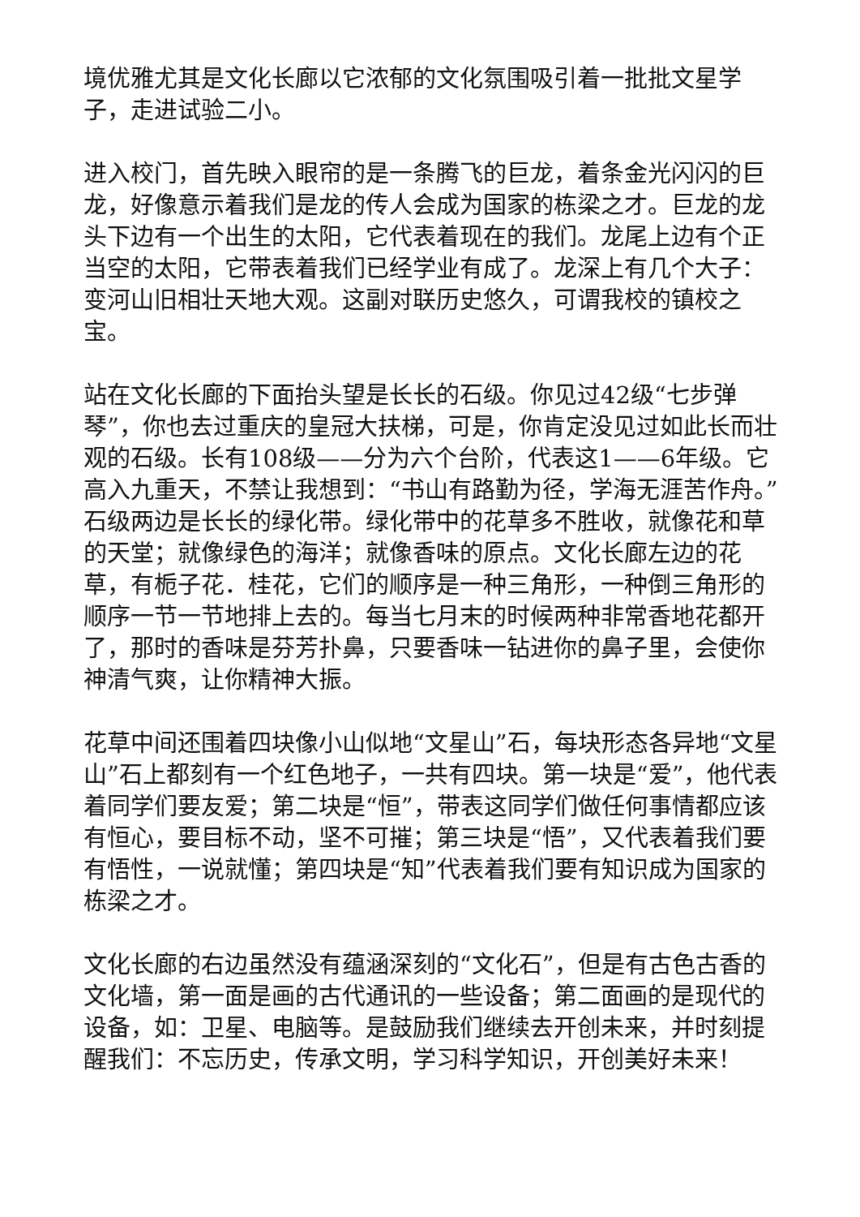境优雅尤其是文化长廊以它浓郁的文化氛围吸引着一批批文星学子，走进试验二小。
进入校门，首先映入眼帘的是一条腾飞的巨龙，着条金光闪闪的巨龙，好像意示着我们是龙的传人会成为国家的栋梁之才。巨龙的龙头下边有一个出生的太阳，它代表着现在的我们。龙尾上边有个正当空的太阳，它带表着我们已经学业有成了。龙深上有几个大子：变河山旧相壮天地大观。这副对联历史悠久，可谓我校的镇校之宝。
站在文化长廊的下面抬头望是长长的石级。你见过42级“七步弹琴”，你也去过重庆的皇冠大扶梯，可是，你肯定没见过如此长而壮观的石级。长有108级——分为六个台阶，代表这1——6年级。它高入九重天，不禁让我想到：“书山有路勤为径，学海无涯苦作舟。”石级两边是长长的绿化带。绿化带中的花草多不胜收，就像花和草的天堂；就像绿色的海洋；就像香味的原点。文化长廊左边的花草，有栀子花．桂花，它们的顺序是一种三角形，一种倒三角形的顺序一节一节地排上去的。每当七月末的时候两种非常香地花都开了，那时的香味是芬芳扑鼻，只要香味一钻进你的鼻子里，会使你神清气爽，让你精神大振。
花草中间还围着四块像小山似地“文星山”石，每块形态各异地“文星山”石上都刻有一个红色地子，一共有四块。第一块是“爱”，他代表着同学们要友爱；第二块是“恒”，带表这同学们做任何事情都应该有恒心，要目标不动，坚不可摧；第三块是“悟”，又代表着我们要有悟性，一说就懂；第四块是“知”代表着我们要有知识成为国家的栋梁之才。
文化长廊的右边虽然没有蕴涵深刻的“文化石”，但是有古色古香的文化墙，第一面是画的古代通讯的一些设备；第二面画的是现代的设备，如：卫星、电脑等。是鼓励我们继续去开创未来，并时刻提醒我们：不忘历史，传承文明，学习科学知识，开创美好未来！